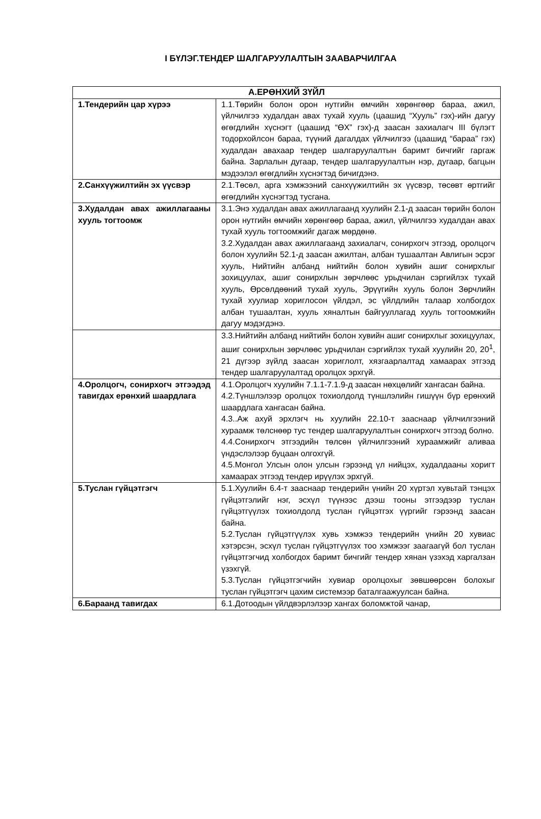I БҮЛЭГ.ТЕНДЕР ШАЛГАРУУЛАЛТЫН ЗААВАРЧИЛГАА
| А.ЕРӨНХИЙ ЗҮЙЛ | |
| --- | --- |
| 1.Тендерийн цар хүрээ | 1.1.Төрийн болон орон нутгийн өмчийн хөрөнгөөр бараа, ажил, үйлчилгээ худалдан авах тухай хууль (цаашид “Хууль” гэх)-ийн дагуу өгөгдлийн хүснэгт (цаашид “ӨХ” гэх)-д заасан захиалагч III бүлэгт тодорхойлсон бараа, түүний дагалдах үйлчилгээ (цаашид “бараа” гэх) худалдан авахаар тендер шалгаруулалтын баримт бичгийг гаргаж байна. Зарлалын дугаар, тендер шалгаруулалтын нэр, дугаар, багцын мэдээлэл өгөгдлийн хүснэгтэд бичигдэнэ. |
| 2.Санхүүжилтийн эх үүсвэр | 2.1.Төсөл, арга хэмжээний санхүүжилтийн эх үүсвэр, төсөвт өртгийг өгөгдлийн хүснэгтэд тусгана. |
| 3.Худалдан авах ажиллагааны хууль тогтоомж | 3.1.Энэ худалдан авах ажиллагаанд хуулийн 2.1-д заасан төрийн болон орон нутгийн өмчийн хөрөнгөөр бараа, ажил, үйлчилгээ худалдан авах тухай хууль тогтоомжийг дагаж мөрдөнө. 3.2.Худалдан авах ажиллагаанд захиалагч, сонирхогч этгээд, оролцогч болон хуулийн 52.1-д заасан ажилтан, албан тушаалтан Авлигын эсрэг хууль, Нийтийн албанд нийтийн болон хувийн ашиг сонирхлыг зохицуулах, ашиг сонирхлын зөрчлөөс урьдчилан сэргийлэх тухай хууль, Өрсөлдөөний тухай хууль, Эрүүгийн хууль болон Зөрчлийн тухай хуулиар хориглосон үйлдэл, эс үйлдлийн талаар холбогдох албан тушаалтан, хууль хяналтын байгууллагад хууль тогтоомжийн дагуу мэдэгдэнэ. |
| | 3.3.Нийтийн албанд нийтийн болон хувийн ашиг сонирхлыг зохицуулах, ашиг сонирхлын зөрчлөөс урьдчилан сэргийлэх тухай хуулийн 20, 20<sup>1</sup>, 21 дүгээр зүйлд заасан хориглолт, хязгаарлалтад хамаарах этгээд тендер шалгаруулалтад оролцох эрхгүй. |
| 4.Оролцогч, сонирхогч этгээдэд тавигдах ерөнхий шаардлага | 4.1.Оролцогч хуулийн 7.1.1-7.1.9-д заасан нөхцөлийг хангасан байна. 4.2.Түншлэлээр оролцох тохиолдолд түншлэлийн гишүүн бүр ерөнхий шаардлага хангасан байна. 4.3..Аж ахуй эрхлэгч нь хуулийн 22.10-т зааснаар үйлчилгээний хураамж төлснөөр тус тендер шалгаруулалтын сонирхогч этгээд болно. 4.4.Сонирхогч этгээдийн төлсөн үйлчилгээний хураамжийг аливаа үндэслэлээр буцаан олгохгүй. 4.5.Монгол Улсын олон улсын гэрээнд үл нийцэх, худалдааны хоригт хамаарах этгээд тендер ирүүлэх эрхгүй. |
| 5.Туслан гүйцэтгэгч | 5.1.Хуулийн 6.4-т зааснаар тендерийн үнийн 20 хүртэл хувьтай тэнцэх гүйцэтгэлийг нэг, эсхүл түүнээс дээш тооны этгээдээр туслан гүйцэтгүүлэх тохиолдолд туслан гүйцэтгэх үүргийг гэрээнд заасан байна. 5.2.Туслан гүйцэтгүүлэх хувь хэмжээ тендерийн үнийн 20 хувиас хэтэрсэн, эсхүл туслан гүйцэтгүүлэх тоо хэмжээг заагаагүй бол туслан гүйцэтгэгчид холбогдох баримт бичгийг тендер хянан үзэхэд харгалзан үзэхгүй. 5.3.Туслан гүйцэтгэгчийн хувиар оролцохыг зөвшөөрсөн болохыг туслан гүйцэтгэгч цахим системээр баталгаажуулсан байна. |
| 6.Бараанд тавигдах | 6.1.Дотоодын үйлдвэрлэлээр хангах боломжтой чанар, |